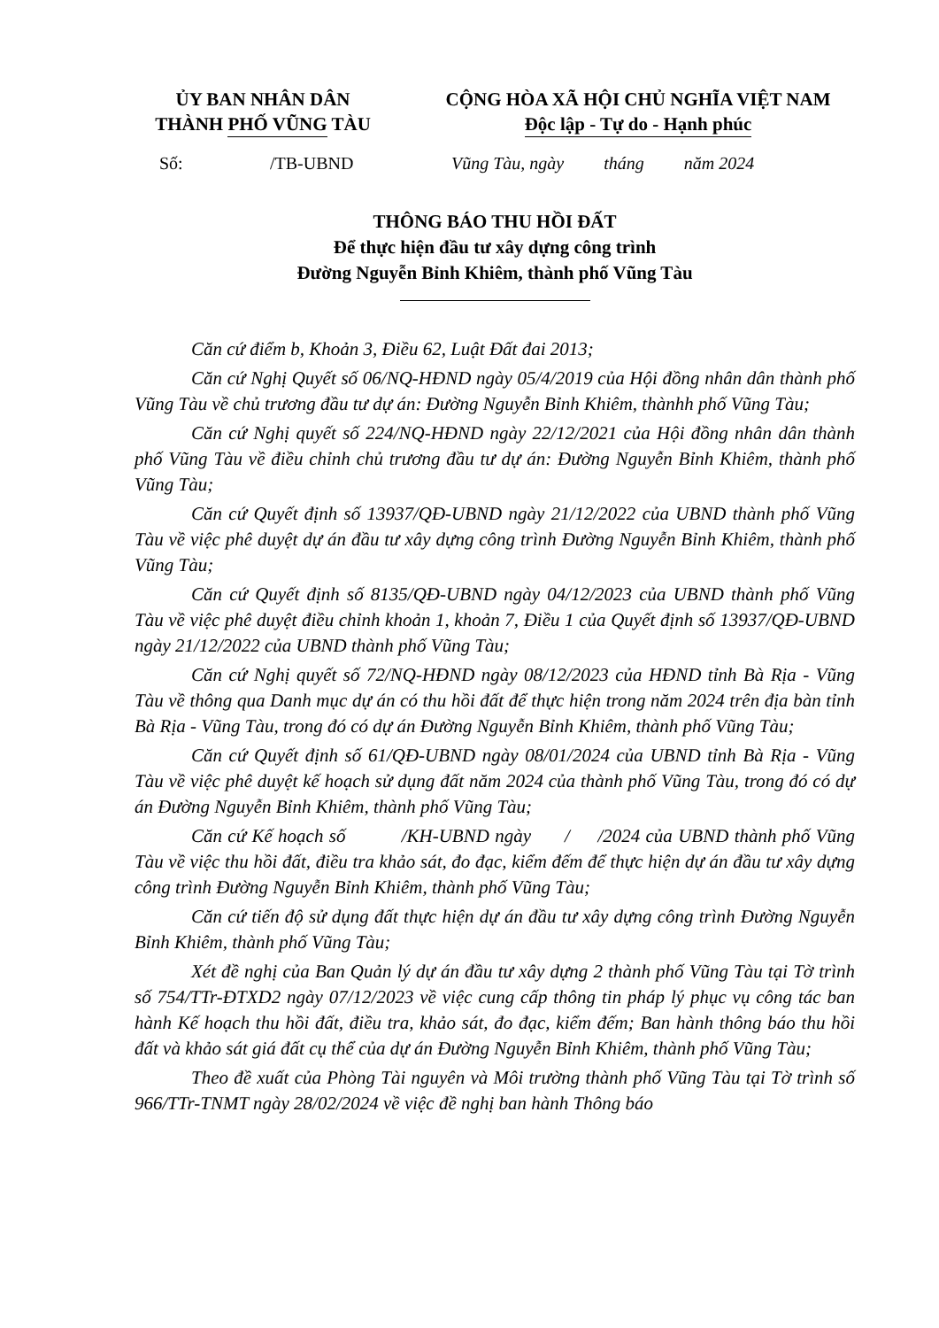ỦY BAN NHÂN DÂN
THÀNH PHỐ VŨNG TÀU
CỘNG HÒA XÃ HỘI CHỦ NGHĨA VIỆT NAM
Độc lập - Tự do - Hạnh phúc
Số: /TB-UBND Vũng Tàu, ngày tháng năm 2024
THÔNG BÁO THU HỒI ĐẤT
Để thực hiện đầu tư xây dựng công trình
Đường Nguyễn Bỉnh Khiêm, thành phố Vũng Tàu
Căn cứ điểm b, Khoản 3, Điều 62, Luật Đất đai 2013;
Căn cứ Nghị Quyết số 06/NQ-HĐND ngày 05/4/2019 của Hội đồng nhân dân thành phố Vũng Tàu về chủ trương đầu tư dự án: Đường Nguyễn Bỉnh Khiêm, thànhh phố Vũng Tàu;
Căn cứ Nghị quyết số 224/NQ-HĐND ngày 22/12/2021 của Hội đồng nhân dân thành phố Vũng Tàu về điều chỉnh chủ trương đầu tư dự án: Đường Nguyễn Bỉnh Khiêm, thành phố Vũng Tàu;
Căn cứ Quyết định số 13937/QĐ-UBND ngày 21/12/2022 của UBND thành phố Vũng Tàu về việc phê duyệt dự án đầu tư xây dựng công trình Đường Nguyễn Bỉnh Khiêm, thành phố Vũng Tàu;
Căn cứ Quyết định số 8135/QĐ-UBND ngày 04/12/2023 của UBND thành phố Vũng Tàu về việc phê duyệt điều chỉnh khoản 1, khoản 7, Điều 1 của Quyết định số 13937/QĐ-UBND ngày 21/12/2022 của UBND thành phố Vũng Tàu;
Căn cứ Nghị quyết số 72/NQ-HĐND ngày 08/12/2023 của HĐND tỉnh Bà Rịa - Vũng Tàu về thông qua Danh mục dự án có thu hồi đất để thực hiện trong năm 2024 trên địa bàn tỉnh Bà Rịa - Vũng Tàu, trong đó có dự án Đường Nguyễn Bỉnh Khiêm, thành phố Vũng Tàu;
Căn cứ Quyết định số 61/QĐ-UBND ngày 08/01/2024 của UBND tỉnh Bà Rịa - Vũng Tàu về việc phê duyệt kế hoạch sử dụng đất năm 2024 của thành phố Vũng Tàu, trong đó có dự án Đường Nguyễn Bỉnh Khiêm, thành phố Vũng Tàu;
Căn cứ Kế hoạch số /KH-UBND ngày / /2024 của UBND thành phố Vũng Tàu về việc thu hồi đất, điều tra khảo sát, đo đạc, kiểm đếm để thực hiện dự án đầu tư xây dựng công trình Đường Nguyễn Bỉnh Khiêm, thành phố Vũng Tàu;
Căn cứ tiến độ sử dụng đất thực hiện dự án đầu tư xây dựng công trình Đường Nguyễn Bỉnh Khiêm, thành phố Vũng Tàu;
Xét đề nghị của Ban Quản lý dự án đầu tư xây dựng 2 thành phố Vũng Tàu tại Tờ trình số 754/TTr-ĐTXD2 ngày 07/12/2023 về việc cung cấp thông tin pháp lý phục vụ công tác ban hành Kế hoạch thu hồi đất, điều tra, khảo sát, đo đạc, kiểm đếm; Ban hành thông báo thu hồi đất và khảo sát giá đất cụ thể của dự án Đường Nguyễn Bỉnh Khiêm, thành phố Vũng Tàu;
Theo đề xuất của Phòng Tài nguyên và Môi trường thành phố Vũng Tàu tại Tờ trình số 966/TTr-TNMT ngày 28/02/2024 về việc đề nghị ban hành Thông báo